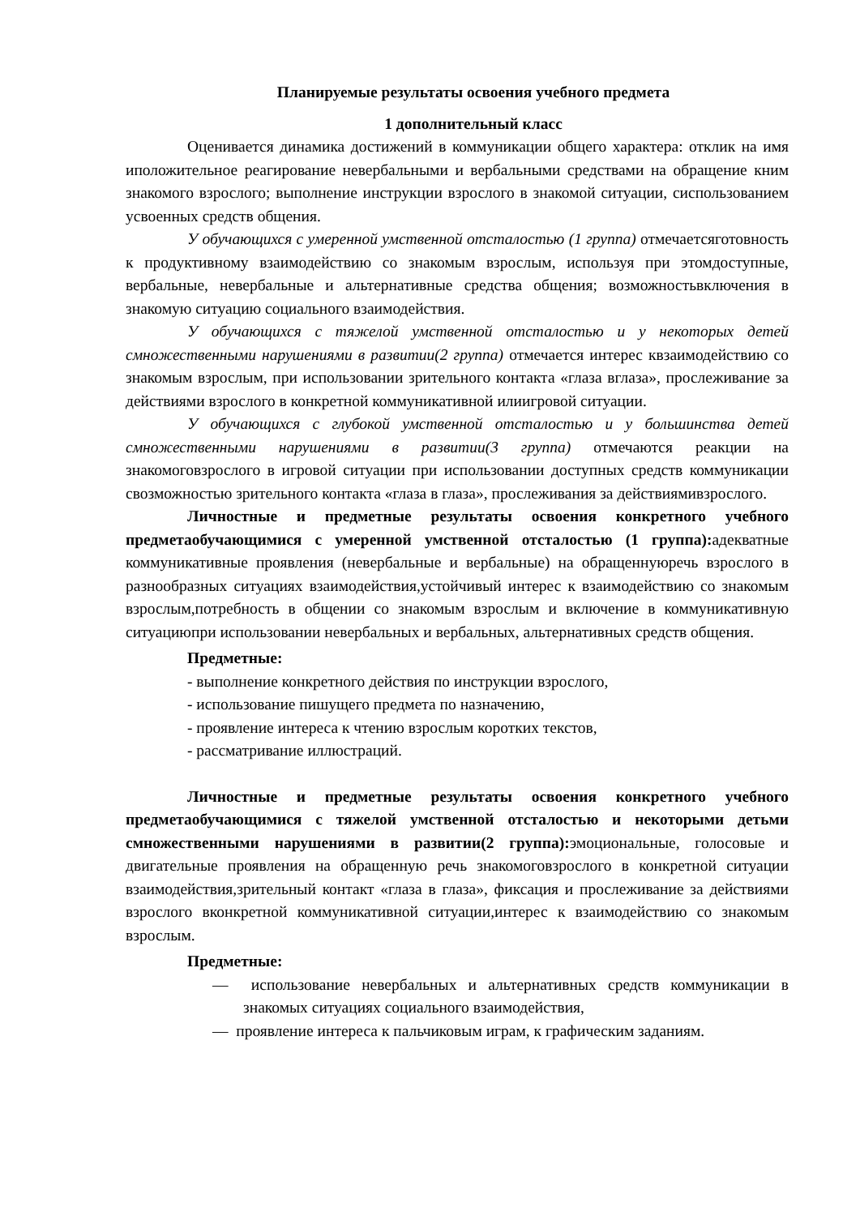Планируемые результаты освоения учебного предмета
1 дополнительный класс
Оценивается динамика достижений в коммуникации общего характера: отклик на имя иположительное реагирование невербальными и вербальными средствами на обращение кним знакомого взрослого; выполнение инструкции взрослого в знакомой ситуации, сиспользованием усвоенных средств общения.
У обучающихся с умеренной умственной отсталостью (1 группа) отмечаетсяготовность к продуктивному взаимодействию со знакомым взрослым, используя при этомдоступные, вербальные, невербальные и альтернативные средства общения; возможностьвключения в знакомую ситуацию социального взаимодействия.
У обучающихся с тяжелой умственной отсталостью и у некоторых детей смножественными нарушениями в развитии(2 группа) отмечается интерес квзаимодействию со знакомым взрослым, при использовании зрительного контакта «глаза вглаза», прослеживание за действиями взрослого в конкретной коммуникативной илиигровой ситуации.
У обучающихся с глубокой умственной отсталостью и у большинства детей смножественными нарушениями в развитии(3 группа) отмечаются реакции на знакомоговзрослого в игровой ситуации при использовании доступных средств коммуникации свозможностью зрительного контакта «глаза в глаза», прослеживания за действиямивзрослого.
Личностные и предметные результаты освоения конкретного учебного предметаобучающимися с умеренной умственной отсталостью (1 группа): адекватные коммуникативные проявления (невербальные и вербальные) на обращеннуюречь взрослого в разнообразных ситуациях взаимодействия,устойчивый интерес к взаимодействию со знакомым взрослым,потребность в общении со знакомым взрослым и включение в коммуникативную ситуациюпри использовании невербальных и вербальных, альтернативных средств общения.
Предметные:
- выполнение конкретного действия по инструкции взрослого,
- использование пишущего предмета по назначению,
- проявление интереса к чтению взрослым коротких текстов,
- рассматривание иллюстраций.
Личностные и предметные результаты освоения конкретного учебного предметаобучающимися с тяжелой умственной отсталостью и некоторыми детьми смножественными нарушениями в развитии(2 группа): эмоциональные, голосовые и двигательные проявления на обращенную речь знакомоговзрослого в конкретной ситуации взаимодействия,зрительный контакт «глаза в глаза», фиксация и прослеживание за действиями взрослого вконкретной коммуникативной ситуации,интерес к взаимодействию со знакомым взрослым.
Предметные:
— использование невербальных и альтернативных средств коммуникации в знакомых ситуациях социального взаимодействия,
— проявление интереса к пальчиковым играм, к графическим заданиям.